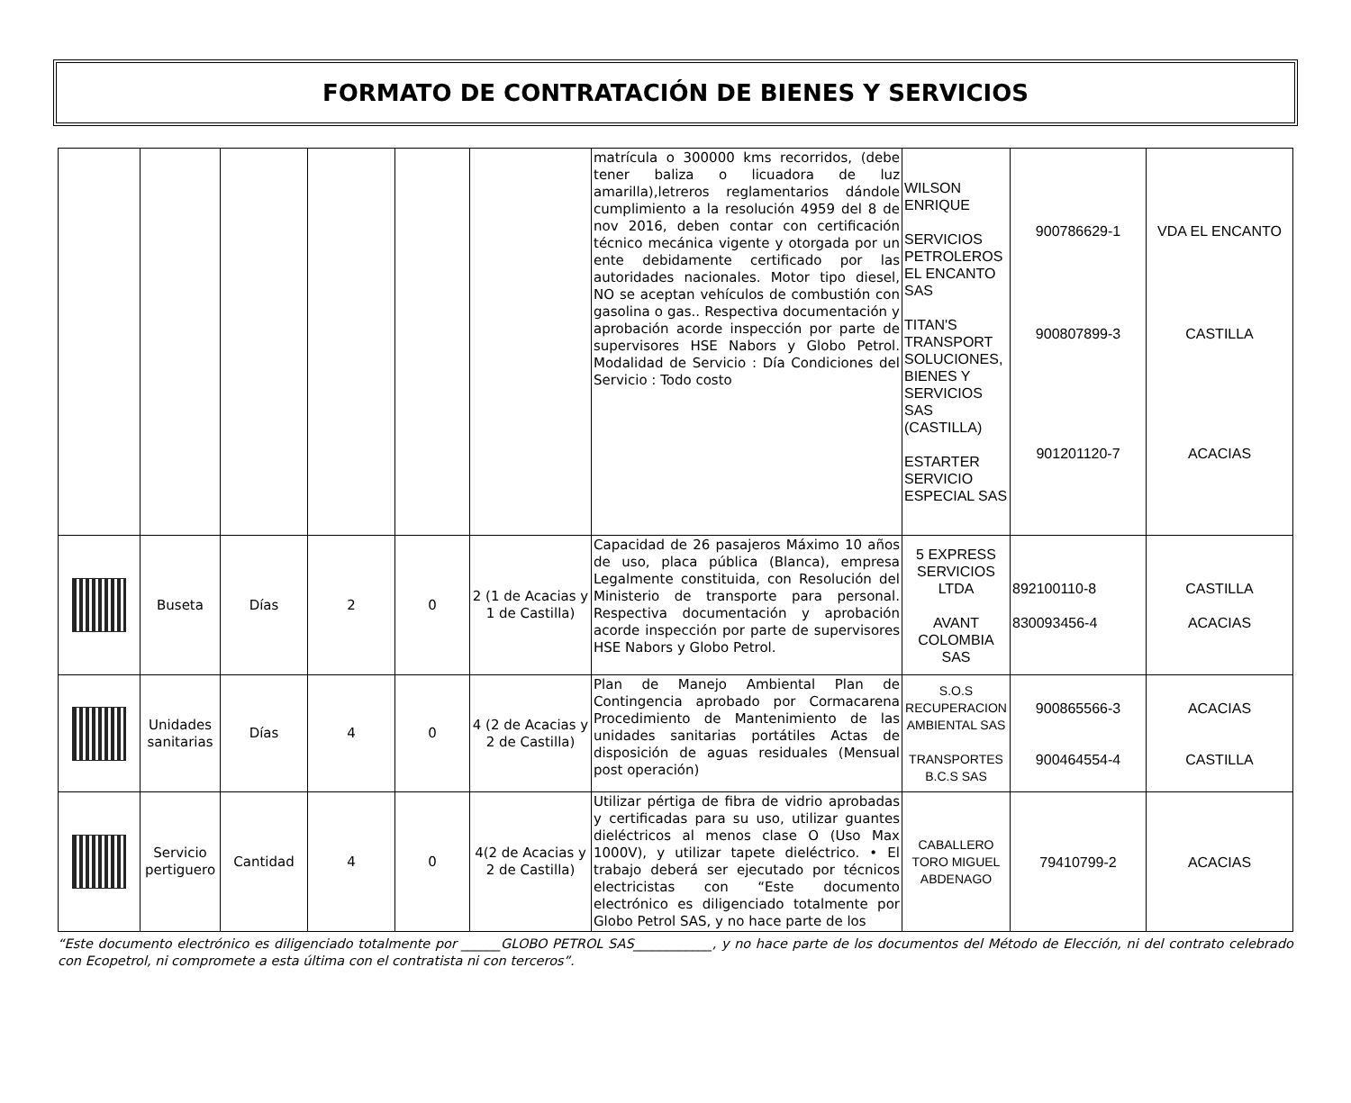FORMATO DE CONTRATACIÓN DE BIENES Y SERVICIOS
| | | | | | | matrícula o 300000 kms recorridos, (debe tener baliza o licuadora de luz amarilla),letreros reglamentarios dándole cumplimiento a la resolución 4959 del 8 de nov 2016, deben contar con certificación técnico mecánica vigente y otorgada por un ente debidamente certificado por las autoridades nacionales. Motor tipo diesel, NO se aceptan vehículos de combustión con gasolina o gas.. Respectiva documentación y aprobación acorde inspección por parte de supervisores HSE Nabors y Globo Petrol. Modalidad de Servicio : Día Condiciones del Servicio : Todo costo | WILSON ENRIQUE SERVICIOS PETROLEROS EL ENCANTO SAS TITAN'S TRANSPORT SOLUCIONES, BIENES Y SERVICIOS SAS (CASTILLA) ESTARTER SERVICIO ESPECIAL SAS | 900786629-1 900807899-3 901201120-7 | VDA EL ENCANTO CASTILLA ACACIAS |
| | Buseta | Días | 2 | 0 | 2 (1 de Acacias y 1 de Castilla) | Capacidad de 26 pasajeros Máximo 10 años de uso, placa pública (Blanca), empresa Legalmente constituida, con Resolución del Ministerio de transporte para personal. Respectiva documentación y aprobación acorde inspección por parte de supervisores HSE Nabors y Globo Petrol. | 5 EXPRESS SERVICIOS LTDA AVANT COLOMBIA SAS | 892100110-8 830093456-4 | CASTILLA ACACIAS |
| | Unidades sanitarias | Días | 4 | 0 | 4 (2 de Acacias y 2 de Castilla) | Plan de Manejo Ambiental Plan de Contingencia aprobado por Cormacarena Procedimiento de Mantenimiento de las unidades sanitarias portátiles Actas de disposición de aguas residuales (Mensual post operación) | S.O.S RECUPERACION AMBIENTAL SAS TRANSPORTES B.C.S SAS | 900865566-3 900464554-4 | ACACIAS CASTILLA |
| | Servicio pertiguero | Cantidad | 4 | 0 | 4(2 de Acacias y 2 de Castilla) | Utilizar pértiga de fibra de vidrio aprobadas y certificadas para su uso, utilizar guantes dieléctricos al menos clase O (Uso Max 1000V), y utilizar tapete dieléctrico. • El trabajo deberá ser ejecutado por técnicos electricistas con “Este documento electrónico es diligenciado totalmente por Globo Petrol SAS, y no hace parte de los | CABALLERO TORO MIGUEL ABDENAGO | 79410799-2 | ACACIAS |
“Este documento electrónico es diligenciado totalmente por ______GLOBO PETROL SAS____________, y no hace parte de los documentos del Método de Elección, ni del contrato celebrado con Ecopetrol, ni compromete a esta última con el contratista ni con terceros”.